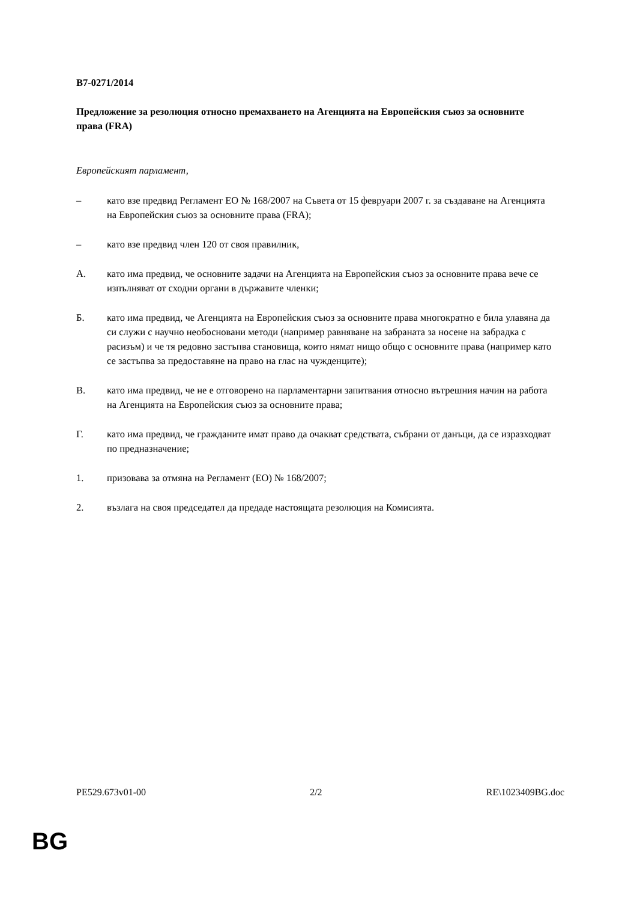B7-0271/2014
Предложение за резолюция относно премахването на Агенцията на Европейския съюз за основните права (FRA)
Европейският парламент,
– като взе предвид Регламент ЕО № 168/2007 на Съвета от 15 февруари 2007 г. за създаване на Агенцията на Европейския съюз за основните права (FRA);
– като взе предвид член 120 от своя правилник,
А. като има предвид, че основните задачи на Агенцията на Европейския съюз за основните права вече се изпълняват от сходни органи в държавите членки;
Б. като има предвид, че Агенцията на Европейския съюз за основните права многократно е била улавяна да си служи с научно необосновани методи (например равняване на забраната за носене на забрадка с расизъм) и че тя редовно застъпва становища, които нямат нищо общо с основните права (например като се застъпва за предоставяне на право на глас на чужденците);
В. като има предвид, че не е отговорено на парламентарни запитвания относно вътрешния начин на работа на Агенцията на Европейския съюз за основните права;
Г. като има предвид, че гражданите имат право да очакват средствата, събрани от данъци, да се изразходват по предназначение;
1. призовава за отмяна на Регламент (ЕО) № 168/2007;
2. възлага на своя председател да предаде настоящата резолюция на Комисията.
PE529.673v01-00 2/2 RE\1023409BG.doc
BG